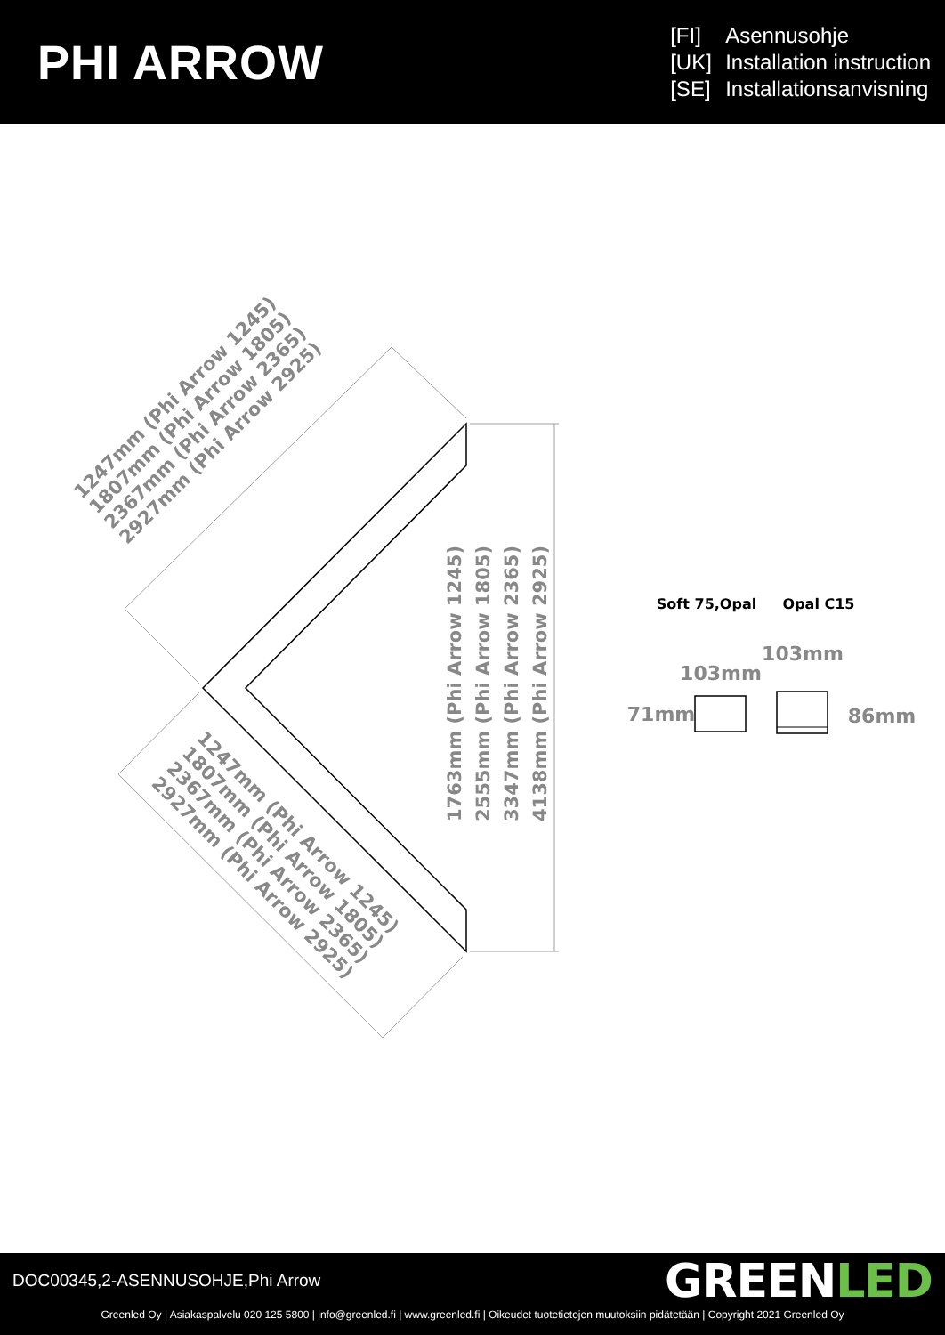PHI ARROW
[FI] Asennusohje
[UK] Installation instruction
[SE] Installationsanvisning
1247mm (Phi Arrow 1245)
1807mm (Phi Arrow 1805)
2367mm (Phi Arrow 2365)
2927mm (Phi Arrow 2925)
1247mm (Phi Arrow 1245)
1807mm (Phi Arrow 1805)
2367mm (Phi Arrow 2365)
2927mm (Phi Arrow 2925)
1763mm (Phi Arrow 1245)
2555mm (Phi Arrow 1805)
3347mm (Phi Arrow 2365)
4138mm (Phi Arrow 2925)
Soft 75,Opal
Opal C15
103mm
103mm
71mm
86mm
DOC00345,2-ASENNUSOHJE,Phi Arrow
GREENLED
Greenled Oy | Asiakaspalvelu 020 125 5800 | info@greenled.fi | www.greenled.fi | Oikeudet tuotetietojen muutoksiin pidätetään | Copyright 2021 Greenled Oy